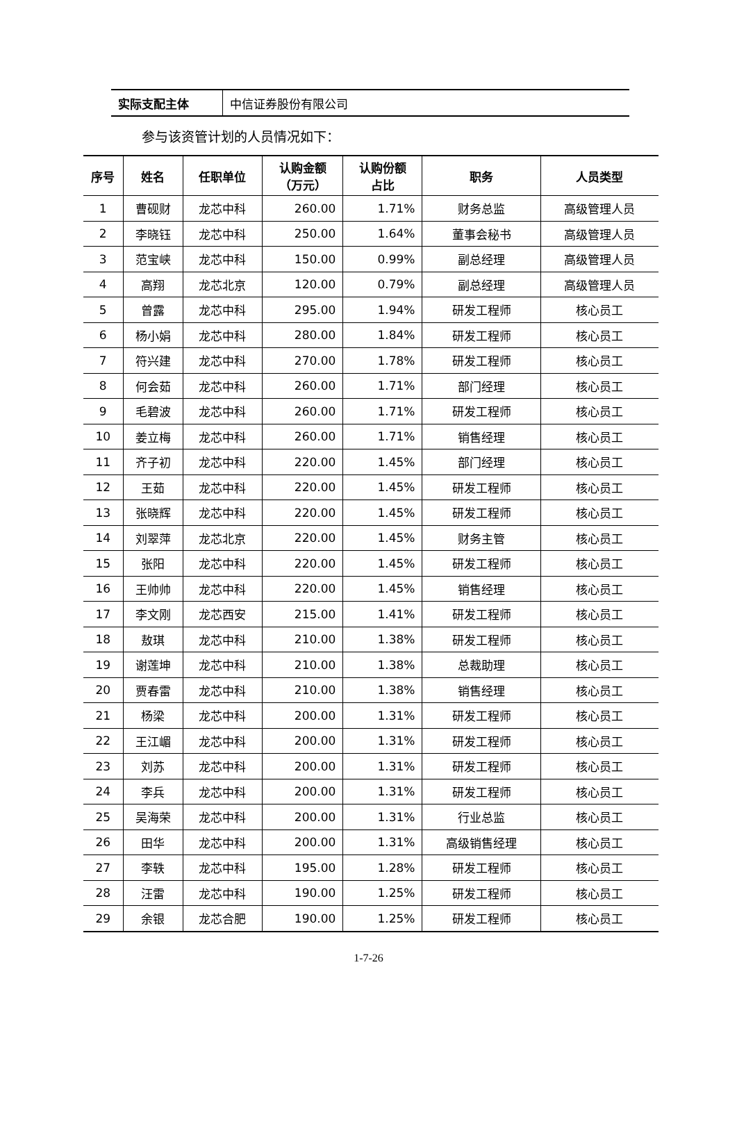| 实际支配主体 | 中信证券股份有限公司 |
参与该资管计划的人员情况如下：
| 序号 | 姓名 | 任职单位 | 认购金额 （万元） | 认购份额 占比 | 职务 | 人员类型 |
| --- | --- | --- | --- | --- | --- | --- |
| 1 | 曹砚财 | 龙芯中科 | 260.00 | 1.71% | 财务总监 | 高级管理人员 |
| 2 | 李晓钰 | 龙芯中科 | 250.00 | 1.64% | 董事会秘书 | 高级管理人员 |
| 3 | 范宝峡 | 龙芯中科 | 150.00 | 0.99% | 副总经理 | 高级管理人员 |
| 4 | 高翔 | 龙芯北京 | 120.00 | 0.79% | 副总经理 | 高级管理人员 |
| 5 | 曾露 | 龙芯中科 | 295.00 | 1.94% | 研发工程师 | 核心员工 |
| 6 | 杨小娟 | 龙芯中科 | 280.00 | 1.84% | 研发工程师 | 核心员工 |
| 7 | 符兴建 | 龙芯中科 | 270.00 | 1.78% | 研发工程师 | 核心员工 |
| 8 | 何会茹 | 龙芯中科 | 260.00 | 1.71% | 部门经理 | 核心员工 |
| 9 | 毛碧波 | 龙芯中科 | 260.00 | 1.71% | 研发工程师 | 核心员工 |
| 10 | 姜立梅 | 龙芯中科 | 260.00 | 1.71% | 销售经理 | 核心员工 |
| 11 | 齐子初 | 龙芯中科 | 220.00 | 1.45% | 部门经理 | 核心员工 |
| 12 | 王茹 | 龙芯中科 | 220.00 | 1.45% | 研发工程师 | 核心员工 |
| 13 | 张晓辉 | 龙芯中科 | 220.00 | 1.45% | 研发工程师 | 核心员工 |
| 14 | 刘翠萍 | 龙芯北京 | 220.00 | 1.45% | 财务主管 | 核心员工 |
| 15 | 张阳 | 龙芯中科 | 220.00 | 1.45% | 研发工程师 | 核心员工 |
| 16 | 王帅帅 | 龙芯中科 | 220.00 | 1.45% | 销售经理 | 核心员工 |
| 17 | 李文刚 | 龙芯西安 | 215.00 | 1.41% | 研发工程师 | 核心员工 |
| 18 | 敖琪 | 龙芯中科 | 210.00 | 1.38% | 研发工程师 | 核心员工 |
| 19 | 谢莲坤 | 龙芯中科 | 210.00 | 1.38% | 总裁助理 | 核心员工 |
| 20 | 贾春雷 | 龙芯中科 | 210.00 | 1.38% | 销售经理 | 核心员工 |
| 21 | 杨梁 | 龙芯中科 | 200.00 | 1.31% | 研发工程师 | 核心员工 |
| 22 | 王江嵋 | 龙芯中科 | 200.00 | 1.31% | 研发工程师 | 核心员工 |
| 23 | 刘苏 | 龙芯中科 | 200.00 | 1.31% | 研发工程师 | 核心员工 |
| 24 | 李兵 | 龙芯中科 | 200.00 | 1.31% | 研发工程师 | 核心员工 |
| 25 | 吴海荣 | 龙芯中科 | 200.00 | 1.31% | 行业总监 | 核心员工 |
| 26 | 田华 | 龙芯中科 | 200.00 | 1.31% | 高级销售经理 | 核心员工 |
| 27 | 李轶 | 龙芯中科 | 195.00 | 1.28% | 研发工程师 | 核心员工 |
| 28 | 汪雷 | 龙芯中科 | 190.00 | 1.25% | 研发工程师 | 核心员工 |
| 29 | 余银 | 龙芯合肥 | 190.00 | 1.25% | 研发工程师 | 核心员工 |
1-7-26